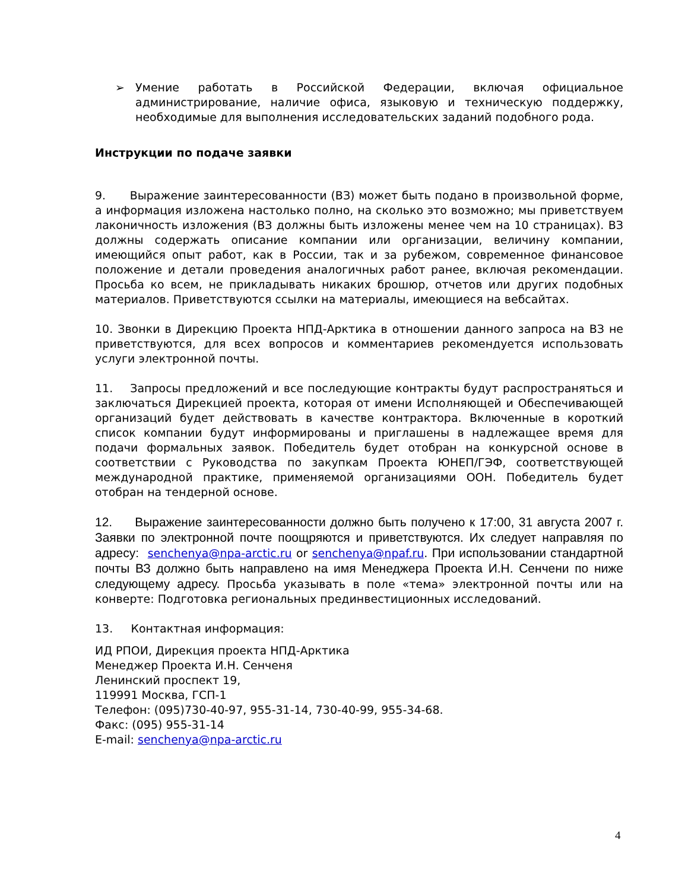➢ Умение работать в Российской Федерации, включая официальное администрирование, наличие офиса, языковую и техническую поддержку, необходимые для выполнения исследовательских заданий подобного рода.
Инструкции по подаче заявки
9. Выражение заинтересованности (ВЗ) может быть подано в произвольной форме, а информация изложена настолько полно, на сколько это возможно; мы приветствуем лаконичность изложения (ВЗ должны быть изложены менее чем на 10 страницах). ВЗ должны содержать описание компании или организации, величину компании, имеющийся опыт работ, как в России, так и за рубежом, современное финансовое положение и детали проведения аналогичных работ ранее, включая рекомендации. Просьба ко всем, не прикладывать никаких брошюр, отчетов или других подобных материалов. Приветствуются ссылки на материалы, имеющиеся на вебсайтах.
10. Звонки в Дирекцию Проекта НПД-Арктика в отношении данного запроса на ВЗ не приветствуются, для всех вопросов и комментариев рекомендуется использовать услуги электронной почты.
11. Запросы предложений и все последующие контракты будут распространяться и заключаться Дирекцией проекта, которая от имени Исполняющей и Обеспечивающей организаций будет действовать в качестве контрактора. Включенные в короткий список компании будут информированы и приглашены в надлежащее время для подачи формальных заявок. Победитель будет отобран на конкурсной основе в соответствии с Руководства по закупкам Проекта ЮНЕП/ГЭФ, соответствующей международной практике, применяемой организациями ООН. Победитель будет отобран на тендерной основе.
12. Выражение заинтересованности должно быть получено к 17:00, 31 августа 2007 г. Заявки по электронной почте поощряются и приветствуются. Их следует направляя по адресу: senchenya@npa-arctic.ru or senchenya@npaf.ru. При использовании стандартной почты ВЗ должно быть направлено на имя Менеджера Проекта И.Н. Сенчени по ниже следующему адресу. Просьба указывать в поле «тема» электронной почты или на конверте: Подготовка региональных прединвестиционных исследований.
13. Контактная информация:
ИД РПОИ, Дирекция проекта НПД-Арктика
Менеджер Проекта И.Н. Сенченя
Ленинский проспект 19,
119991 Москва, ГСП-1
Телефон: (095)730-40-97, 955-31-14, 730-40-99, 955-34-68.
Факс: (095) 955-31-14
E-mail: senchenya@npa-arctic.ru
4